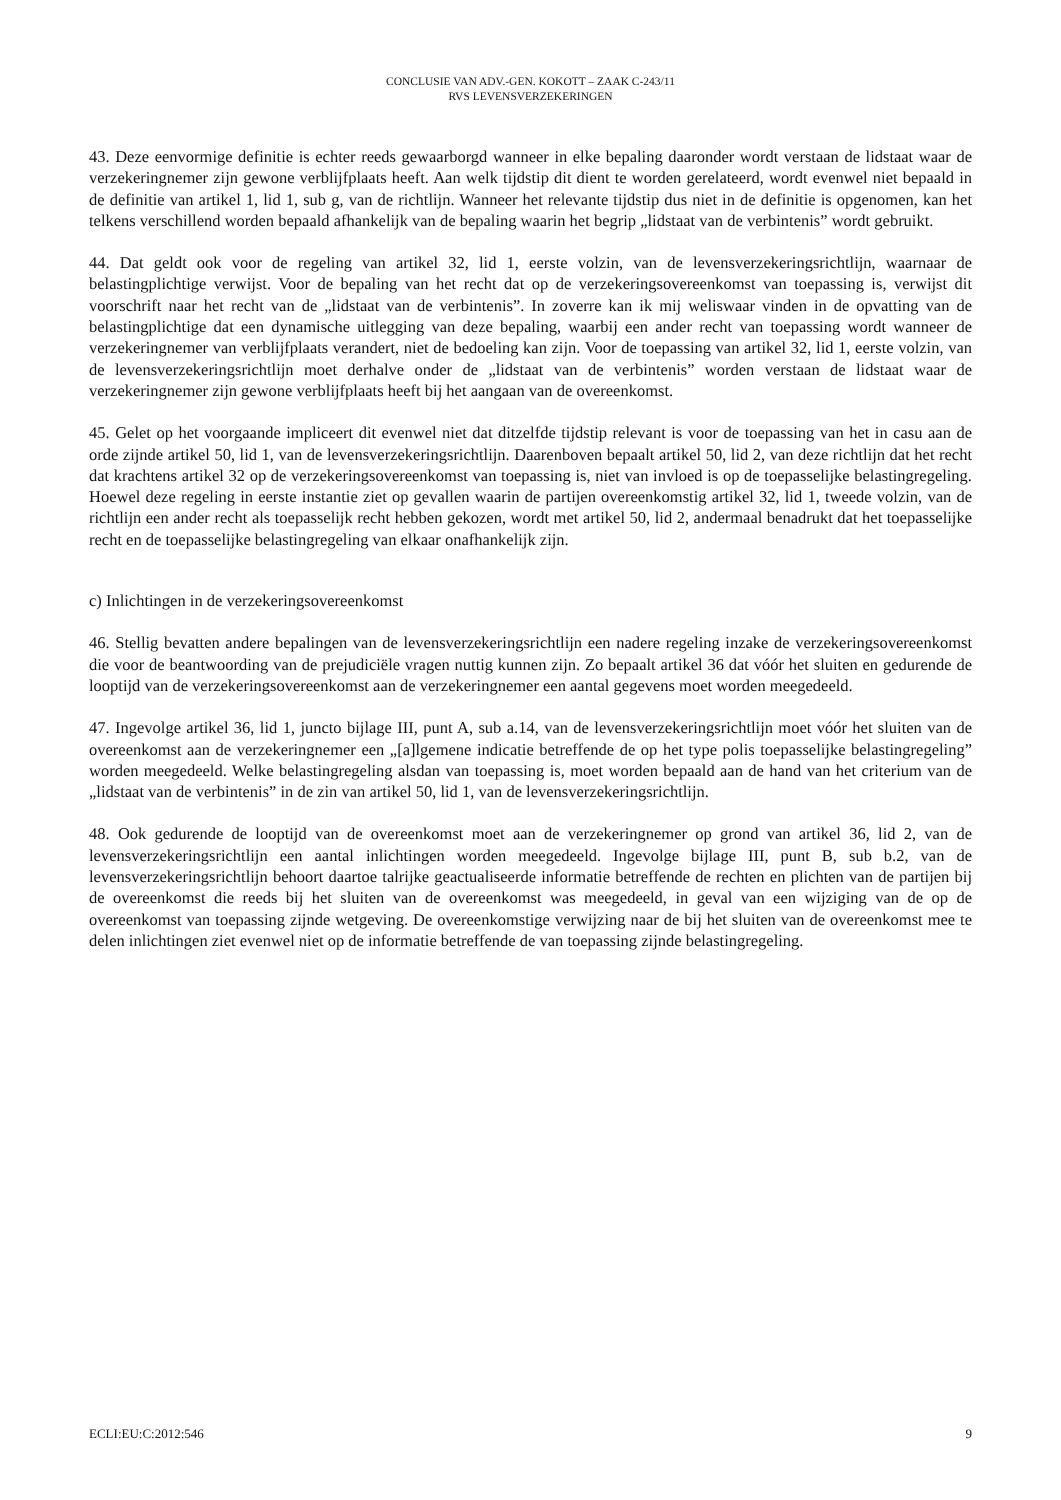CONCLUSIE VAN ADV.-GEN. KOKOTT – ZAAK C-243/11
RVS LEVENSVERZEKERINGEN
43. Deze eenvormige definitie is echter reeds gewaarborgd wanneer in elke bepaling daaronder wordt verstaan de lidstaat waar de verzekeringnemer zijn gewone verblijfplaats heeft. Aan welk tijdstip dit dient te worden gerelateerd, wordt evenwel niet bepaald in de definitie van artikel 1, lid 1, sub g, van de richtlijn. Wanneer het relevante tijdstip dus niet in de definitie is opgenomen, kan het telkens verschillend worden bepaald afhankelijk van de bepaling waarin het begrip „lidstaat van de verbintenis” wordt gebruikt.
44. Dat geldt ook voor de regeling van artikel 32, lid 1, eerste volzin, van de levensverzekeringsrichtlijn, waarnaar de belastingplichtige verwijst. Voor de bepaling van het recht dat op de verzekeringsovereenkomst van toepassing is, verwijst dit voorschrift naar het recht van de „lidstaat van de verbintenis”. In zoverre kan ik mij weliswaar vinden in de opvatting van de belastingplichtige dat een dynamische uitlegging van deze bepaling, waarbij een ander recht van toepassing wordt wanneer de verzekeringnemer van verblijfplaats verandert, niet de bedoeling kan zijn. Voor de toepassing van artikel 32, lid 1, eerste volzin, van de levensverzekeringsrichtlijn moet derhalve onder de „lidstaat van de verbintenis” worden verstaan de lidstaat waar de verzekeringnemer zijn gewone verblijfplaats heeft bij het aangaan van de overeenkomst.
45. Gelet op het voorgaande impliceert dit evenwel niet dat ditzelfde tijdstip relevant is voor de toepassing van het in casu aan de orde zijnde artikel 50, lid 1, van de levensverzekeringsrichtlijn. Daarenboven bepaalt artikel 50, lid 2, van deze richtlijn dat het recht dat krachtens artikel 32 op de verzekeringsovereenkomst van toepassing is, niet van invloed is op de toepasselijke belastingregeling. Hoewel deze regeling in eerste instantie ziet op gevallen waarin de partijen overeenkomstig artikel 32, lid 1, tweede volzin, van de richtlijn een ander recht als toepasselijk recht hebben gekozen, wordt met artikel 50, lid 2, andermaal benadrukt dat het toepasselijke recht en de toepasselijke belastingregeling van elkaar onafhankelijk zijn.
c) Inlichtingen in de verzekeringsovereenkomst
46. Stellig bevatten andere bepalingen van de levensverzekeringsrichtlijn een nadere regeling inzake de verzekeringsovereenkomst die voor de beantwoording van de prejudiciële vragen nuttig kunnen zijn. Zo bepaalt artikel 36 dat vóór het sluiten en gedurende de looptijd van de verzekeringsovereenkomst aan de verzekeringnemer een aantal gegevens moet worden meegedeeld.
47. Ingevolge artikel 36, lid 1, juncto bijlage III, punt A, sub a.14, van de levensverzekeringsrichtlijn moet vóór het sluiten van de overeenkomst aan de verzekeringnemer een „[a]lgemene indicatie betreffende de op het type polis toepasselijke belastingregeling” worden meegedeeld. Welke belastingregeling alsdan van toepassing is, moet worden bepaald aan de hand van het criterium van de „lidstaat van de verbintenis” in de zin van artikel 50, lid 1, van de levensverzekeringsrichtlijn.
48. Ook gedurende de looptijd van de overeenkomst moet aan de verzekeringnemer op grond van artikel 36, lid 2, van de levensverzekeringsrichtlijn een aantal inlichtingen worden meegedeeld. Ingevolge bijlage III, punt B, sub b.2, van de levensverzekeringsrichtlijn behoort daartoe talrijke geactualiseerde informatie betreffende de rechten en plichten van de partijen bij de overeenkomst die reeds bij het sluiten van de overeenkomst was meegedeeld, in geval van een wijziging van de op de overeenkomst van toepassing zijnde wetgeving. De overeenkomstige verwijzing naar de bij het sluiten van de overeenkomst mee te delen inlichtingen ziet evenwel niet op de informatie betreffende de van toepassing zijnde belastingregeling.
ECLI:EU:C:2012:546 9